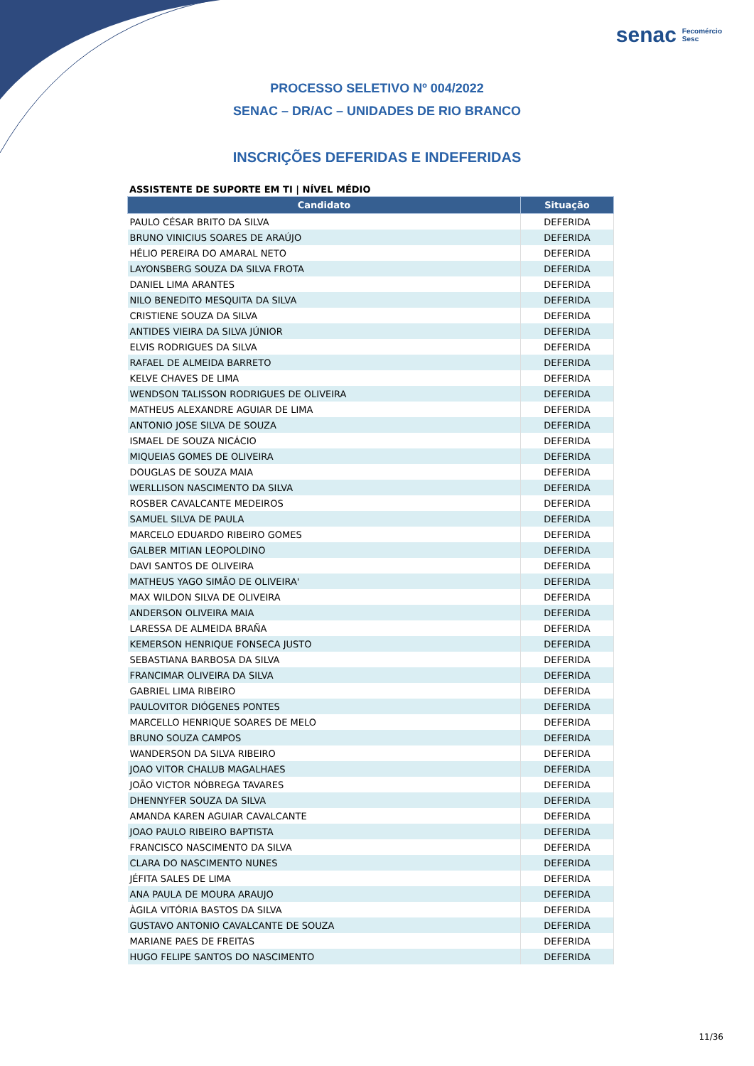senac Fecomércio
Sesc
PROCESSO SELETIVO Nº 004/2022
SENAC – DR/AC – UNIDADES DE RIO BRANCO
INSCRIÇÕES DEFERIDAS E INDEFERIDAS
ASSISTENTE DE SUPORTE EM TI | NÍVEL MÉDIO
| Candidato | Situação |
| --- | --- |
| PAULO CÉSAR BRITO DA SILVA | DEFERIDA |
| BRUNO VINICIUS SOARES DE ARAÚJO | DEFERIDA |
| HÉLIO PEREIRA DO AMARAL NETO | DEFERIDA |
| LAYONSBERG SOUZA DA SILVA FROTA | DEFERIDA |
| DANIEL LIMA ARANTES | DEFERIDA |
| NILO BENEDITO MESQUITA DA SILVA | DEFERIDA |
| CRISTIENE SOUZA DA SILVA | DEFERIDA |
| ANTIDES VIEIRA DA SILVA JÚNIOR | DEFERIDA |
| ELVIS RODRIGUES DA SILVA | DEFERIDA |
| RAFAEL DE ALMEIDA BARRETO | DEFERIDA |
| KELVE CHAVES DE LIMA | DEFERIDA |
| WENDSON TALISSON RODRIGUES DE OLIVEIRA | DEFERIDA |
| MATHEUS ALEXANDRE AGUIAR DE LIMA | DEFERIDA |
| ANTONIO JOSE SILVA DE SOUZA | DEFERIDA |
| ISMAEL DE SOUZA NICÁCIO | DEFERIDA |
| MIQUEIAS GOMES DE OLIVEIRA | DEFERIDA |
| DOUGLAS DE SOUZA MAIA | DEFERIDA |
| WERLLISON NASCIMENTO DA SILVA | DEFERIDA |
| ROSBER CAVALCANTE MEDEIROS | DEFERIDA |
| SAMUEL SILVA DE PAULA | DEFERIDA |
| MARCELO EDUARDO RIBEIRO GOMES | DEFERIDA |
| GALBER MITIAN LEOPOLDINO | DEFERIDA |
| DAVI SANTOS DE OLIVEIRA | DEFERIDA |
| MATHEUS YAGO SIMÃO DE OLIVEIRA' | DEFERIDA |
| MAX WILDON SILVA DE OLIVEIRA | DEFERIDA |
| ANDERSON OLIVEIRA MAIA | DEFERIDA |
| LARESSA DE ALMEIDA BRAÑA | DEFERIDA |
| KEMERSON HENRIQUE FONSECA JUSTO | DEFERIDA |
| SEBASTIANA BARBOSA DA SILVA | DEFERIDA |
| FRANCIMAR OLIVEIRA DA SILVA | DEFERIDA |
| GABRIEL LIMA RIBEIRO | DEFERIDA |
| PAULOVITOR DIÓGENES PONTES | DEFERIDA |
| MARCELLO HENRIQUE SOARES DE MELO | DEFERIDA |
| BRUNO SOUZA CAMPOS | DEFERIDA |
| WANDERSON DA SILVA RIBEIRO | DEFERIDA |
| JOAO VITOR CHALUB MAGALHAES | DEFERIDA |
| JOÃO VICTOR NÓBREGA TAVARES | DEFERIDA |
| DHENNYFER SOUZA DA SILVA | DEFERIDA |
| AMANDA KAREN AGUIAR CAVALCANTE | DEFERIDA |
| JOAO PAULO RIBEIRO BAPTISTA | DEFERIDA |
| FRANCISCO NASCIMENTO DA SILVA | DEFERIDA |
| CLARA DO NASCIMENTO NUNES | DEFERIDA |
| JÉFITA SALES DE LIMA | DEFERIDA |
| ANA PAULA DE MOURA ARAUJO | DEFERIDA |
| ÀGILA VITÓRIA BASTOS DA SILVA | DEFERIDA |
| GUSTAVO ANTONIO CAVALCANTE DE SOUZA | DEFERIDA |
| MARIANE PAES DE FREITAS | DEFERIDA |
| HUGO FELIPE SANTOS DO NASCIMENTO | DEFERIDA |
11/36